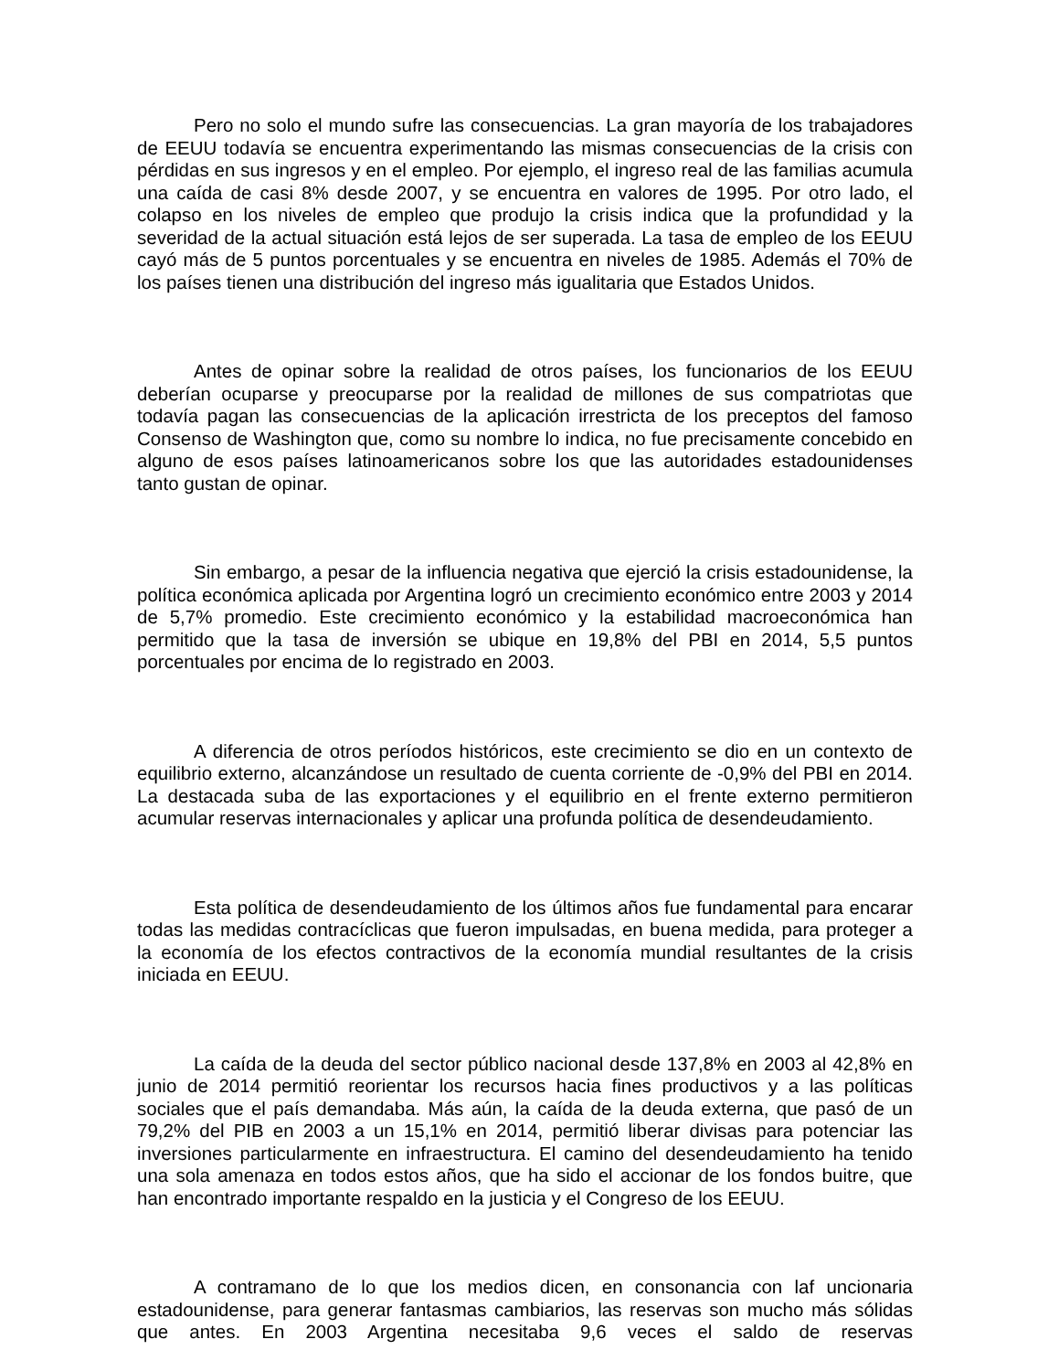Pero no solo el mundo sufre las consecuencias. La gran mayoría de los trabajadores de EEUU todavía se encuentra experimentando las mismas consecuencias de la crisis con pérdidas en sus ingresos y en el empleo. Por ejemplo, el ingreso real de las familias acumula una caída de casi 8% desde 2007, y se encuentra en valores de 1995. Por otro lado, el colapso en los niveles de empleo que produjo la crisis indica que la profundidad y la severidad de la actual situación está lejos de ser superada. La tasa de empleo de los EEUU cayó más de 5 puntos porcentuales y se encuentra en niveles de 1985. Además el 70% de los países tienen una distribución del ingreso más igualitaria que Estados Unidos.
Antes de opinar sobre la realidad de otros países, los funcionarios de los EEUU deberían ocuparse y preocuparse por la realidad de millones de sus compatriotas que todavía pagan las consecuencias de la aplicación irrestricta de los preceptos del famoso Consenso de Washington que, como su nombre lo indica, no fue precisamente concebido en alguno de esos países latinoamericanos sobre los que las autoridades estadounidenses tanto gustan de opinar.
Sin embargo, a pesar de la influencia negativa que ejerció la crisis estadounidense, la política económica aplicada por Argentina logró un crecimiento económico entre 2003 y 2014 de 5,7% promedio. Este crecimiento económico y la estabilidad macroeconómica han permitido que la tasa de inversión se ubique en 19,8% del PBI en 2014, 5,5 puntos porcentuales por encima de lo registrado en 2003.
A diferencia de otros períodos históricos, este crecimiento se dio en un contexto de equilibrio externo, alcanzándose un resultado de cuenta corriente de -0,9% del PBI en 2014. La destacada suba de las exportaciones y el equilibrio en el frente externo permitieron acumular reservas internacionales y aplicar una profunda política de desendeudamiento.
Esta política de desendeudamiento de los últimos años fue fundamental para encarar todas las medidas contracíclicas que fueron impulsadas, en buena medida, para proteger a la economía de los efectos contractivos de la economía mundial resultantes de la crisis iniciada en EEUU.
La caída de la deuda del sector público nacional desde 137,8% en 2003 al 42,8% en junio de 2014 permitió reorientar los recursos hacia fines productivos y a las políticas sociales que el país demandaba. Más aún, la caída de la deuda externa, que pasó de un 79,2% del PIB en 2003 a un 15,1% en 2014, permitió liberar divisas para potenciar las inversiones particularmente en infraestructura. El camino del desendeudamiento ha tenido una sola amenaza en todos estos años, que ha sido el accionar de los fondos buitre, que han encontrado importante respaldo en la justicia y el Congreso de los EEUU.
A contramano de lo que los medios dicen, en consonancia con laf uncionaria estadounidense, para generar fantasmas cambiarios, las reservas son mucho más sólidas que antes. En 2003 Argentina necesitaba 9,6 veces el saldo de reservas